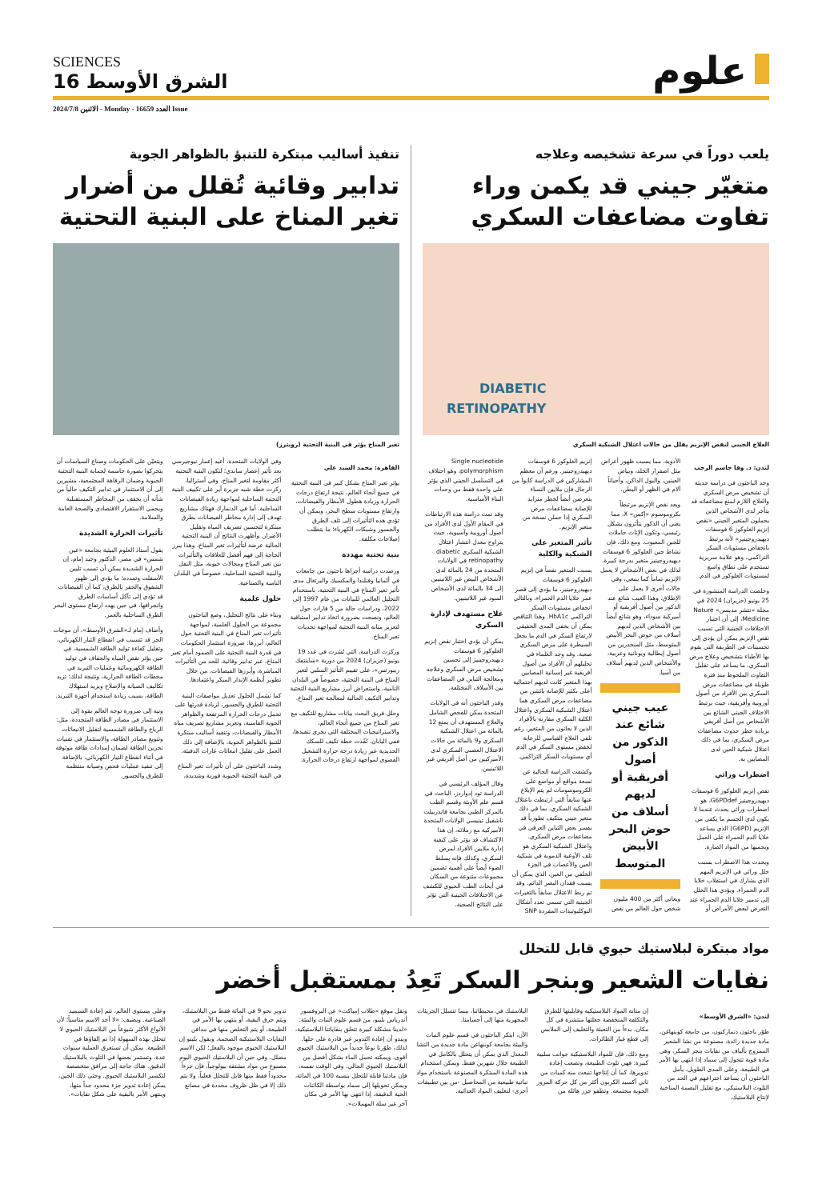SCIENCES
16 الشرق الأوسط
علوم
الاثنين 2024/7/8 - Monday - العدد 16659 Issue
يلعب دوراً في سرعة تشخيصه وعلاجه
متغيّر جيني قد يكمن وراء تفاوت مضاعفات السكري
DIABETIC
RETINOPATHY
العلاج الجيني لنقص الإنزيم يقلل من حالات اعتلال الشبكية السكري
لندن: د. وفا جاسم الرجب
وجد الباحثون في دراسة حديثة أن تشخيص مرض السكري والعلاج اللازم لمنع مضاعفاته قد يتأخر لدى الأشخاص الذين يحملون المتغير الجيني «نقص إنزيم الغلوكوز 6 فوسفات ديهيدروجينيز» لأنه يرتبط بانخفاض مستويات السكر التراكمي، وهو علامة سريرية تستخدم على نطاق واسع لمستويات الغلوكوز في الدم.
وخلصت الدراسة المنشورة في 25 يونيو (حزيران) 2024 في مجلة «نتشر مديسن» Nature Medicine، إلى أن اختبار الاختلافات الجينية التي تسبب نقص الإنزيم يمكن أن يؤدي إلى تحسينات في الطريقة التي يقوم بها الأطباء بتشخيص وعلاج مرض السكري، ما يساعد على تقليل التفاوت الملحوظ منذ فترة طويلة في مضاعفات مرض السكري بين الأفراد من أصول أوروبية وأفريقية، حيث يرتبط الاختلاف الجيني الشائع بين الأشخاص من أصل أفريقي بزيادة خطر حدوث مضاعفات مرض السكري، بما في ذلك اعتلال شبكية العين لدى المصابين به.
اضطراب وراثي
نقص إنزيم الغلوكوز 6 فوسفات ديهيدروجينيز G6PDdef، هو اضطراب وراثي يحدث عندما لا يكون لدى الجسم ما يكفي من الإنزيم (G6PD) الذي يساعد خلايا الدم الحمراء على العمل ويحميها من المواد الضارة.
ويحدث هذا الاضطراب بسبب خلل وراثي في الإنزيم المهم الذي يشارك في استقلاب خلايا الدم الحمراء. ويؤدي هذا الخلل إلى تدمير خلايا الدم الحمراء عند التعرض لبعض الأمراض أو الأدوية، مما يسبب ظهور أعراض مثل اصفرار الجلد، وبياض العينين، والبول الداكن، وأحياناً آلام في الظهر أو البطن.
ويعد نقص الإنزيم مرتبطاً بكروموسوم «إكس» X، مما يعني أن الذكور يتأثرون بشكل رئيسي، وتكون الإناث حاملات للجين المعيوب. ومع ذلك، فإن نشاط جين الغلوكوز 6 فوسفات ديهيدروجينيز متغير بدرجة كبيرة، لذلك في بعض الأشخاص لا يعمل الإنزيم تماماً كما ينبغي، وفي حالات أخرى لا يعمل على الإطلاق. وهذا العيب شائع عند الذكور من أصول أفريقية أو أميركية سوداء، وهو شائع أيضاً بين الأشخاص الذين لديهم أسلاف من حوض البحر الأبيض المتوسط، مثل المنحدرين من أصول إيطالية ويونانية وعربية، والأشخاص الذين لديهم أسلاف من آسيا.
عيب جيني شائع عند الذكور من أصول أفريقية أو لديهم أسلاف من حوض البحر الأبيض المتوسط
ويعاني أكثر من 400 مليون شخص حول العالم من نقص إنزيم الغلوكوز 6 فوسفات ديهيدروجينيز. ورغم أن معظم المشاركين في الدراسة كانوا من الرجال فإن ملايين النساء يتعرضن أيضاً لخطر متزايد للإصابة بمضاعفات مرض السكري إذا حملن نسخة من متغير الإنزيم.
تأثير المتغير على الشبكية والكلية
يسبب المتغير نقصاً في إنزيم الغلوكوز 6 فوسفات ديهيدروجينيز، ما يؤدي إلى قصر عمر خلايا الدم الحمراء، وبالتالي انخفاض مستويات السكر التراكمي HbA1c. وهذا التناقص يمكن أن يخفي المدى الحقيقي لارتفاع السكر في الدم ما يجعل السيطرة على مرض السكري صعبة. وقد وجد العلماء في تحليلهم أن الأفراد من أصول أفريقية غير إسبانية المصابين بهذا المتغير كانت لديهم احتمالية أعلى بكثير للإصابة باثنتين من مضاعفات مرض السكري هما اعتلال الشبكية السكري واعتلال الكلية السكري مقارنة بالأفراد الذين لا يعانون من المتغير، رغم تلقي العلاج القياسي للرعاية لخفض مستوى السكر في الدم أي مستويات السكر التراكمي.
وكشفت الدراسة الحالية عن تسعة مواقع أو مواضع على الكروموسومات لم يتم الإبلاغ عنها سابقاً التي ارتبطت باعتلال الشبكية السكري، بما في ذلك متغير جيني متكيف تطورياً قد يفسر بعض التباين العرقي في مضاعفات مرض السكري. واعتلال الشبكية السكري هو تلف الأوعية الدموية في شبكية العين والأعصاب في الجزء الخلفي من العين، الذي يمكن أن يسبب فقدان البصر الدائم. وقد تم ربط الاعتلال سابقاً بالتغيرات الجينية التي تسمى تعدد أشكال النوكليوتيدات المفردة SNP Single nucleotide polymorphism، وهو اختلاف في التسلسل الجيني الذي يؤثر على واحدة فقط من وحدات البناء الأساسية.
وقد تمت دراسة هذه الارتباطات في المقام الأول لدى الأفراد من أصول أوروبية وآسيوية، حيث يتراوح معدل انتشار اعتلال الشبكية السكري diabetic retinopathy في الولايات المتحدة من 24 بالمائة لدى الأشخاص البيض غير اللاتينيين إلى 34 بالمائة لدى الأشخاص السود غير اللاتينيين.
علاج مستهدف لإدارة السكري
يمكن أن يؤدي اختبار نقص إنزيم الغلوكوز 6 فوسفات ديهيدروجينيز إلى تحسين تشخيص مرض السكري وعلاجه ومعالجة التباين في المضاعفات بين الأسلاف المختلفة.
وقدر الباحثون أنه في الولايات المتحدة يمكن للفحص الشامل والعلاج المستهدف أن يمنع 12 بالمائة من اعتلال الشبكية السكري و9 بالمائة من حالات الاعتلال العصبي السكري لدى الأميركيين من أصل أفريقي غير اللاتينيين.
وقال المؤلف الرئيسي في الدراسة تود إدواردز، الباحث في قسم علم الأوبئة وقسم الطب بالمركز الطبي بجامعة فاندربيلت ناشفيل تينيسي الولايات المتحدة الأميركية مع زملائه، إن هذا الاكتشاف قد يؤثر على كيفية إدارة ملايين الأفراد لمرض السكري، وكذلك فإنه يسلط الضوء أيضاً على أهمية تضمين مجموعات متنوعة من السكان في أبحاث الطب الحيوي للكشف عن الاختلافات الجينية التي تؤثر على النتائج الصحية.
تنفيذ أساليب مبتكرة للتنبؤ بالظواهر الجوية
تدابير وقائية تُقلل من أضرار تغير المناخ على البنية التحتية
تغير المناخ يؤثر في البنية التحتية (رويترز)
القاهرة: محمد السيد علي
يؤثر تغير المناخ بشكل كبير في البنية التحتية في جميع أنحاء العالم، نتيجة ارتفاع درجات الحرارة وزيادة هطول الأمطار والفيضانات، وارتفاع مستويات سطح البحر، ويمكن أن تؤدي هذه التأثيرات إلى تلف الطرق والجسور وشبكات الكهرباء؛ ما يتطلب إصلاحات مكلفة.
بنية تحتية مهددة
ورصدت دراسة أجراها باحثون من جامعات في ألمانيا وفنلندا والمكسيك والبرتغال مدى تأثير تغير المناخ في البنية التحتية، باستخدام التحليل العالمي للبيانات من عام 1997 إلى 2022، ودراسات حالة من 5 قارات حول العالم، ونصحت بضرورة اتخاذ تدابير استباقية لتعزيز متانة البنية التحتية لمواجهة تحديات تغير المناخ.
وركزت الدراسة، التي نُشرت في عدد 19 يونيو (حزيران) 2024 من دورية «ساينتفك ريبورتس»، على تقييم التأثير السلبي لتغير المناخ في البنية التحتية، خصوصاً في البلدان النامية، واستعراض أبرز مشاريع البنية التحتية وتدابير التكيف الحالية لمعالجة تغير المناخ.
وحلل فريق البحث بيانات مشاريع للتكيف مع تغير المناخ من جميع أنحاء العالم، والاستراتيجيات المختلفة التي يجري تنفيذها، ففي اليابان، نُفّذت خطة تكيف للسكك الحديدية عبر زيادة درجة حرارة التشغيل القصوى لمواجهة ارتفاع درجات الحرارة.
وفي الولايات المتحدة، أعيد إعمار نيوجيرسي بعد تأثير إعصار ساندي؛ لتكون البنية التحتية أكثر مقاومة لتغير المناخ. وفي أستراليا، ركزت خطة شبه جزيرة أير على تكييف البنية التحتية الساحلية لمواجهة زيادة الفيضانات الساحلية. أما في الدنمارك فهناك مشاريع تهدف إلى إدارة مخاطر الفيضانات بطرق مبتكرة لتحسين تصريف المياه وتقليل الأضرار. وأظهرت النتائج أن البنية التحتية الحالية عرضة لتأثيرات تغير المناخ، وهذا يبرز الحاجة إلى فهم أفضل للعلاقات والتأثيرات بين تغير المناخ ومجالات حيوية، مثل النقل والبنية التحتية الساحلية، خصوصاً في البلدان النامية والصناعية.
حلول علمية
وبناء على نتائج التحليل، وضع الباحثون مجموعة من الحلول العلمية، لمواجهة تأثيرات تغير المناخ في البنية التحتية حول العالم، أبرزها: ضرورة استثمار الحكومات في قدرة البنية التحتية على الصمود أمام تغير المناخ، عبر تدابير وقائية، للحد من التأثيرات المباشرة، وأبرزها الفيضانات، من خلال تطوير أنظمة الإنذار المبكر واعتمادها.
كما تشمل الحلول تعديل مواصفات البنية التحتية للطرق والجسور، لزيادة قدرتها على تحمل درجات الحرارة المرتفعة والظواهر الجوية القاسية، وتعزيز مشاريع تصريف مياه الأمطار والفيضانات، وتنفيذ أساليب مبتكرة للتنبؤ بالظواهر الجوية. بالإضافة إلى ذلك العمل على تقليل انبعاثات غازات الدفيئة.
وشدد الباحثون على أن تأثيرات تغير المناخ في البنية التحتية الحيوية فورية وشديدة، ويتعيّن على الحكومات وصناع السياسات أن يتحركوا بصورة حاسمة لحماية البنية التحتية الحيوية وضمان الرفاهة المجتمعية، مشيرين إلى أن الاستثمار في تدابير التكيف حالياً من شأنه أن يخفف من المخاطر المستقبلية ويحمي الاستقرار الاقتصادي والصحة العامة والسلامة.
تأثيرات الحرارة الشديدة
يقول أستاذ العلوم البيئية بجامعة «عين شمس» في مصر، الدكتور وحيد إمام، إن الحرارة الشديدة يمكن أن تسبب تليين الأسفلت وتمدده؛ ما يؤدي إلى ظهور الشقوق والحفر بالطرق، كما أن الفيضانات قد تؤدي إلى تآكل أساسات الطرق وانجرافها، في حين يهدد ارتفاع مستوى البحر الطرق الساحلية بالغمر.
وأضاف إمام لـ«الشرق الأوسط»، أن موجات الحر قد تتسبب في انقطاع التيار الكهربائي، وتقليل كفاءة توليد الطاقة الشمسية، في حين يؤثر نقص المياه والجفاف في توليد الطاقة الكهرومائية وعمليات التبريد في محطات الطاقة الحرارية، ونتيجة لذلك؛ تزيد تكاليف الصيانة والإصلاح ويزيد استهلاك الطاقة، بسبب زيادة استخدام أجهزة التبريد.
ونبه إلى ضرورة توجه العالم بقوة إلى الاستثمار في مصادر الطاقة المتجددة، مثل: الرياح والطاقة الشمسية لتقليل الانبعاثات وتنويع مصادر الطاقة، والاستثمار في تقنيات تخزين الطاقة لضمان إمدادات طاقة موثوقة في أثناء انقطاع التيار الكهربائي، بالإضافة إلى تنفيذ عمليات فحص وصيانة منتظمة للطرق والجسور.
مواد مبتكرة لبلاستيك حيوي قابل للتحلل
نفايات الشعير وبنجر السكر تَعِدُ بمستقبل أخضر
لندن: «الشرق الأوسط»
طوّر باحثون دنماركيون، من جامعة كوبنهاغن، مادة جديدة رائدة، مصنوعة من نشا الشعير الممزوج بألياف من نفايات بنجر السكر، وهي مادة قوية تتحول إلى سماد إذا انتهى بها الأمر في الطبيعة. وعلى المدى الطويل، يأمل الباحثون أن يساعد اختراعهم في الحد من التلوث البلاستيكي، مع تقليل البصمة المناخية لإنتاج البلاستيك.
إن متانة المواد البلاستيكية وقابليتها للطرق والتكلفة المنخفضة جعلتها منتشرة في كل مكان، بدءاً من التعبئة والتغليف إلى الملابس إلى قطع غيار الطائرات.
ومع ذلك، فإن للمواد البلاستيكية جوانب سلبية كبيرة: فهي تلوث الطبيعة، وتصعب إعادة تدويرها، كما أن إنتاجها تنبعث منه كميات من ثاني أكسيد الكربون أكثر من كل حركة المرور الجوية مجتمعة. وتطفو جزر هائلة من البلاستيك في محيطاتنا، بينما تتسلل الجزيئات المجهرية منها إلى أجسامنا.
الآن، ابتكر الباحثون في قسم علوم النبات والبيئة بجامعة كوبنهاغن مادة جديدة من النشا المعدل الذي يمكن أن يتحلل بالكامل في الطبيعة خلال شهرين فقط. ويمكن استخدام هذه المادة المبتكرة المصنوعة باستخدام مواد نباتية طبيعية من المحاصيل -من بين تطبيقات أخرى- لتغليف المواد الغذائية.
ونقل موقع «طلاب إمباكت» عن البروفسور أندرياس بلينو، من قسم علوم النبات والبيئة: «لدينا مشكلة كبيرة تتعلق بنفاياتنا البلاستيكية، ويبدو أن إعادة التدوير غير قادرة على حلها. لذلك، طوّرنا نوعاً جديداً من البلاستيك الحيوي أقوى، ويمكنه تحمل الماء بشكل أفضل من البلاستيك الحيوي الحالي. وفي الوقت نفسه، فإن مادتنا قابلة للتحلل بنسبة 100 في المائة، ويمكن تحويلها إلى سماد بواسطة الكائنات الحية الدقيقة، إذا انتهى بها الأمر في مكان آخر غير سلة المهملات».
تدوير نحو 9 في المائة فقط من البلاستيك، ويتم حرق البقية، أو ينتهي بها الأمر في الطبيعة، أو يتم التخلص منها في مدافن النفايات البلاستيكية الضخمة. ويقول بلينو إن البلاستيك الحيوي موجود بالفعل؛ لكن الاسم مضلل. وفي حين أن البلاستيك الحيوي اليوم مصنوع من مواد مشتقة بيولوجياً، فإن جزءاً محدوداً فقط منها قابل للتحلل فعلياً، ولا يتم ذلك إلا في ظل ظروف محددة في مصانع
وعلى مستوى العالم، تتم إعادة التسميد الصناعية. ويضيف: «لا أجد الاسم مناسباً؛ لأن الأنواع الأكثر شيوعاً من البلاستيك الحيوي لا تتحلل بهذه السهولة إذا تم إلقاؤها في الطبيعة. يمكن أن تستغرق العملية سنوات عدة، وتستمر بعضها في التلوث بالبلاستيك الدقيق. هناك حاجة إلى مرافق متخصصة لتكسير البلاستيك الحيوي. وحتى ذلك الحين، يمكن إعادة تدوير جزء محدود جداً منها، وينتهي الأمر بالبقية على شكل نفايات».